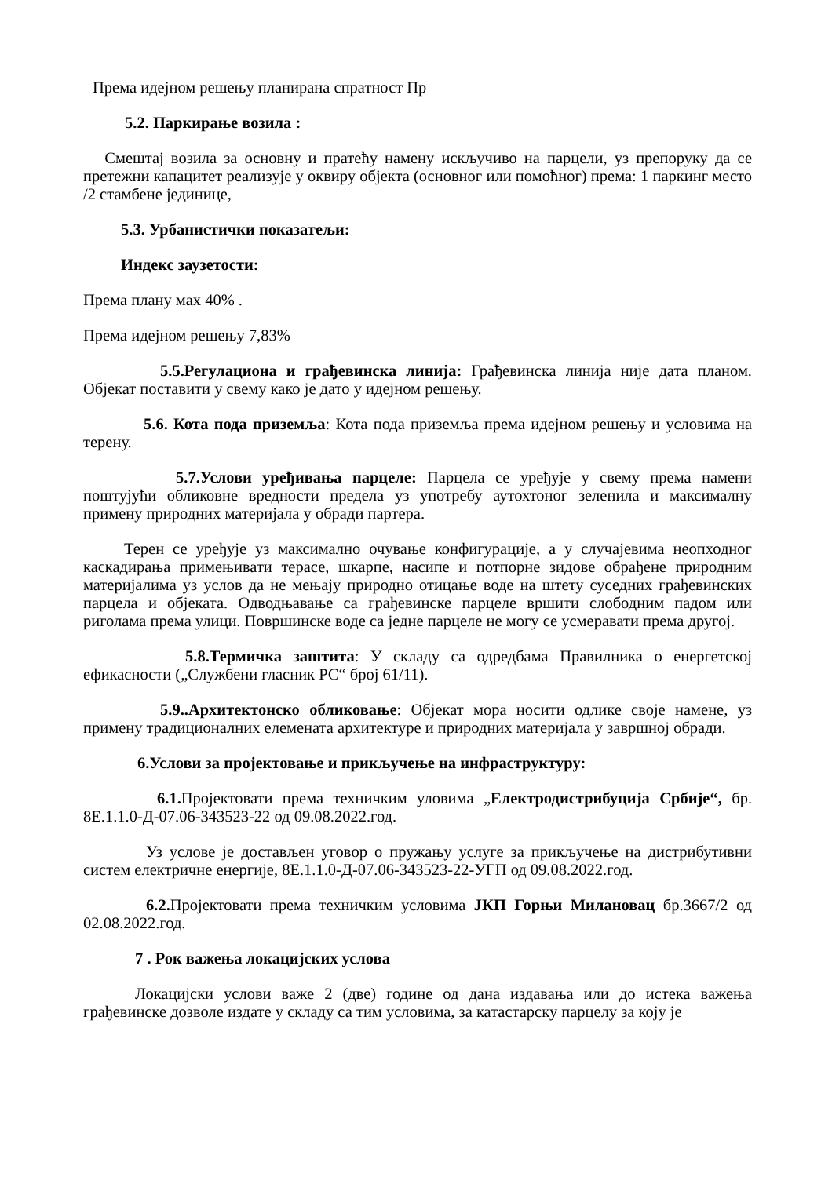Према идејном решењу планирана спратност Пр
5.2. Паркирање возила :
Смештај возила за основну и пратећу намену искључиво на парцели, уз препоруку да се претежни капацитет реализује у оквиру објекта (основног или помоћног) према: 1 паркинг место /2 стамбене јединице,
5.3. Урбанистички показатељи:
Индекс заузетости:
Према плану мах 40% .
Према идејном решењу 7,83%
5.5.Регулациона и грађевинска линија: Грађевинска линија није дата планом. Објекат поставити у свему како је дато у идејном решењу.
5.6. Кота пода приземља: Кота пода приземља према идејном решењу и условима на терену.
5.7.Услови уређивања парцеле: Парцела се уређује у свему према намени поштујући обликовне вредности предела уз употребу аутохтоног зеленила и максималну примену природних материјала у обради партера.
Терен се уређује уз максимално очување конфигурације, а у случајевима неопходног каскадирања примењивати терасе, шкарпе, насипе и потпорне зидове обрађене природним материјалима уз услов да не мењају природно отицање воде на штету суседних грађевинских парцела и објеката. Одводњавање са грађевинске парцеле вршити слободним падом или риголама према улици. Површинске воде са једне парцеле не могу се усмеравати према другој.
5.8.Термичка заштита: У складу са одредбама Правилника о енергетској ефикасности („Службени гласник РС“ број 61/11).
5.9..Архитектонско обликовање: Објекат мора носити одлике своје намене, уз примену традиционалних елемената архитектуре и природних материјала у завршној обради.
6.Услови за пројектовање и прикључење на инфраструктуру:
6.1. Пројектовати према техничким уловима „Електродистрибуција Србије“, бр. 8Е.1.1.0-Д-07.06-343523-22 од 09.08.2022.год.
Уз услове је достављен уговор о пружању услуге за прикључење на дистрибутивни систем електричне енергије, 8Е.1.1.0-Д-07.06-343523-22-УГП од 09.08.2022.год.
6.2. Пројектовати према техничким условима ЈКП Горњи Милановац бр.3667/2 од 02.08.2022.год.
7 . Рок важења локацијских услова
Локацијски услови важе 2 (две) године од дана издавања или до истека важења грађевинске дозволе издате у складу са тим условима, за катастарску парцелу за коју је